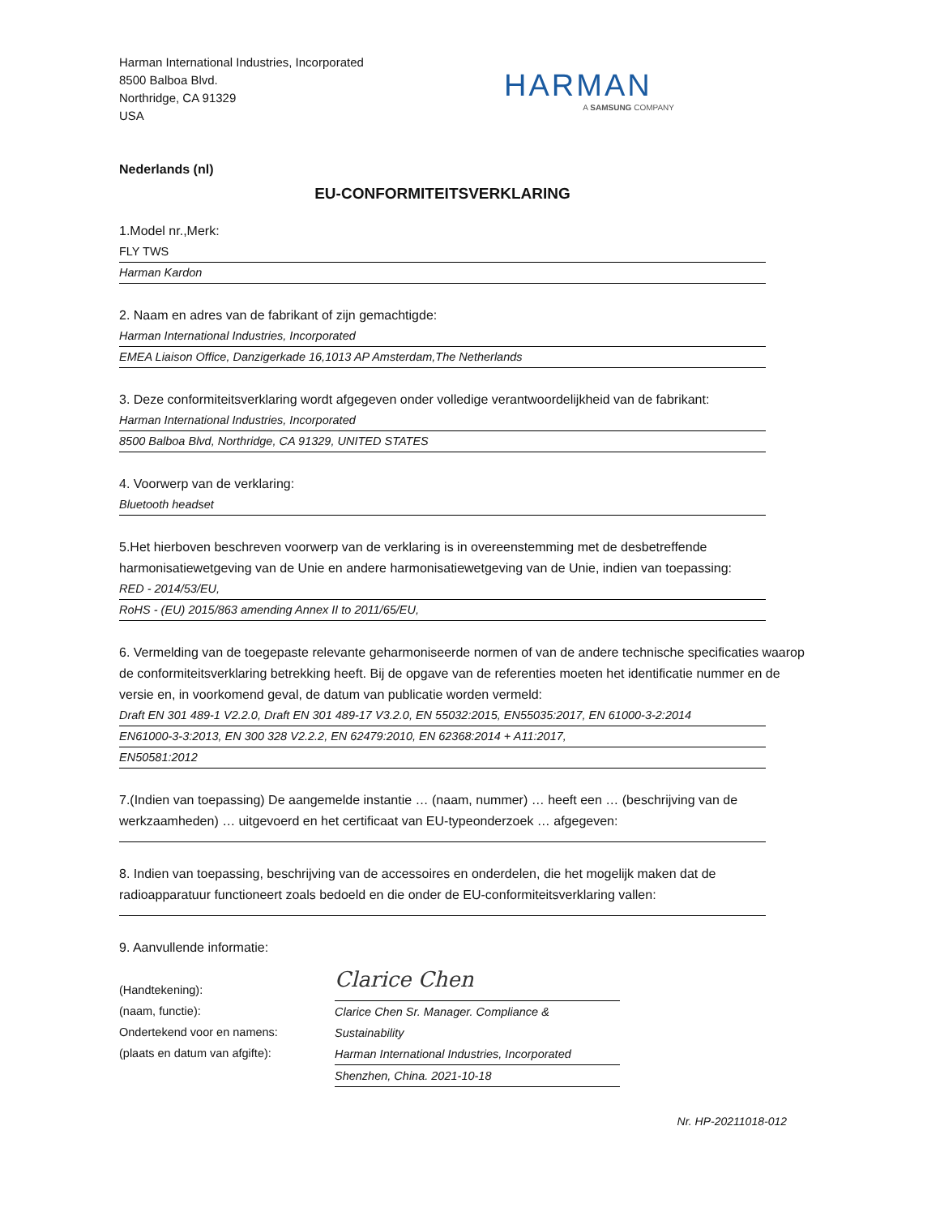Harman International Industries, Incorporated
8500 Balboa Blvd.
Northridge, CA 91329
USA
HARMAN
A SAMSUNG COMPANY
Nederlands (nl)
EU-CONFORMITEITSVERKLARING
1.Model nr.,Merk:
FLY TWS
Harman Kardon
2. Naam en adres van de fabrikant of zijn gemachtigde:
Harman International Industries, Incorporated
EMEA Liaison Office, Danzigerkade 16,1013 AP Amsterdam,The Netherlands
3. Deze conformiteitsverklaring wordt afgegeven onder volledige verantwoordelijkheid van de fabrikant:
Harman International Industries, Incorporated
8500 Balboa Blvd, Northridge, CA 91329, UNITED STATES
4. Voorwerp van de verklaring:
Bluetooth headset
5.Het hierboven beschreven voorwerp van de verklaring is in overeenstemming met de desbetreffende harmonisatiewetgeving van de Unie en andere harmonisatiewetgeving van de Unie, indien van toepassing:
RED - 2014/53/EU,
RoHS - (EU) 2015/863 amending Annex II to 2011/65/EU,
6. Vermelding van de toegepaste relevante geharmoniseerde normen of van de andere technische specificaties waarop de conformiteitsverklaring betrekking heeft. Bij de opgave van de referenties moeten het identificatie nummer en de versie en, in voorkomend geval, de datum van publicatie worden vermeld:
Draft EN 301 489-1 V2.2.0, Draft EN 301 489-17 V3.2.0, EN 55032:2015, EN55035:2017, EN 61000-3-2:2014
EN61000-3-3:2013, EN 300 328 V2.2.2, EN 62479:2010, EN 62368:2014 + A11:2017,
EN50581:2012
7.(Indien van toepassing) De aangemelde instantie … (naam, nummer) … heeft een … (beschrijving van de werkzaamheden) … uitgevoerd en het certificaat van EU-typeonderzoek … afgegeven:
8. Indien van toepassing, beschrijving van de accessoires en onderdelen, die het mogelijk maken dat de radioapparatuur functioneert zoals bedoeld en die onder de EU-conformiteitsverklaring vallen:
9. Aanvullende informatie:
(Handtekening):
(naam, functie):
Ondertekend voor en namens:
(plaats en datum van afgifte):
Clarice Chen
Clarice Chen Sr. Manager. Compliance & Sustainability
Harman International Industries, Incorporated
Shenzhen, China. 2021-10-18
Nr. HP-20211018-012